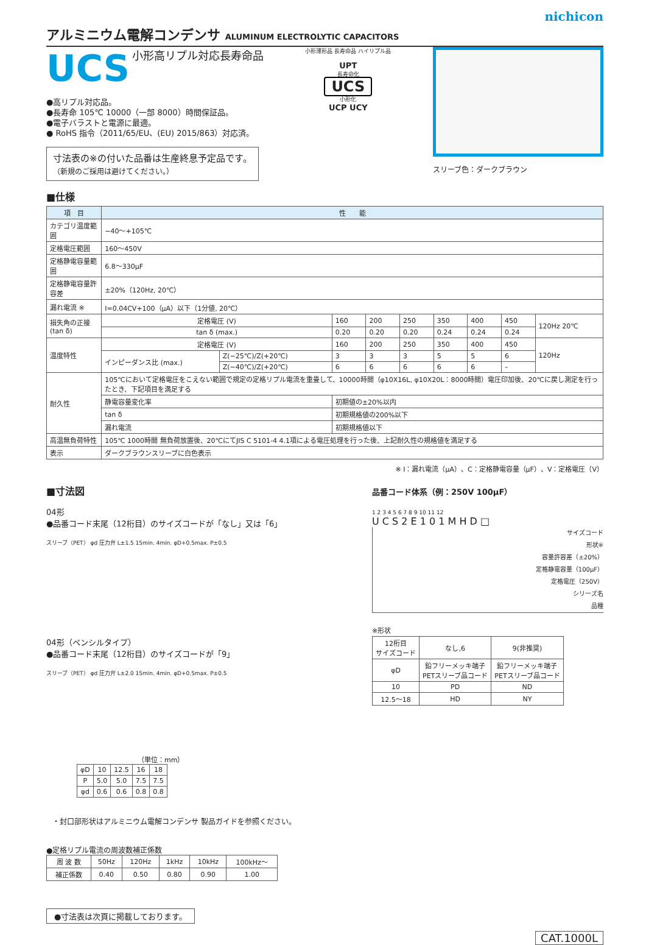nichicon
アルミニウム電解コンデンサ ALUMINUM ELECTROLYTIC CAPACITORS
UCS
小形高リプル対応長寿命品
●高リプル対応品。
●長寿命 105℃ 10000（一部 8000）時間保証品。
●電子バラストと電源に最適。
● RoHS 指令（2011/65/EU、(EU) 2015/863）対応済。
寸法表の※の付いた品番は生産終息予定品です。
（新規のご採用は避けてください。）
小形薄形品 長寿命品 ハイリプル品
UPT
長寿命化
UCS
小形化
UCP UCY
スリーブ色：ダークブラウン
■仕様
| 項 目 | 性 能 | | | | | | | | |
| --- | --- | --- | --- | --- | --- | --- | --- | --- | --- |
| カテゴリ温度範囲 | −40〜+105℃ | | | | | | | | |
| 定格電圧範囲 | 160〜450V | | | | | | | | |
| 定格静電容量範囲 | 6.8〜330μF | | | | | | | | |
| 定格静電容量許容差 | ±20%（120Hz, 20℃） | | | | | | | | |
| 漏れ電流 ※ | I=0.04CV+100（μA）以下（1分値, 20℃） | | | | | | | | |
| 損失角の正接 (tan δ) | 定格電圧 (V) | | 160 | 200 | 250 | 350 | 400 | 450 | 120Hz 20℃ |
| | tan δ (max.) | | 0.20 | 0.20 | 0.20 | 0.24 | 0.24 | 0.24 | |
| 温度特性 | 定格電圧 (V) | | 160 | 200 | 250 | 350 | 400 | 450 | 120Hz |
| | インピーダンス比 (max.) | Z(−25℃)/Z(+20℃) | 3 | 3 | 3 | 5 | 5 | 6 | |
| | | Z(−40℃)/Z(+20℃) | 6 | 6 | 6 | 6 | 6 | – | |
| 耐久性 | 105℃において定格電圧をこえない範囲で規定の定格リプル電流を重畳して、10000時間（φ10X16L, φ10X20L：8000時間）電圧印加後、20℃に戻し測定を行ったとき、下記項目を満足する | | | | | | | | |
| | 静電容量変化率 | | 初期値の±20%以内 | | | | | | |
| | tan δ | | 初期規格値の200%以下 | | | | | | |
| | 漏れ電流 | | 初期規格値以下 | | | | | | |
| 高温無負荷特性 | 105℃ 1000時間 無負荷放置後、20℃にてJIS C 5101-4 4.1項による電圧処理を行った後、上記耐久性の規格値を満足する | | | | | | | | |
| 表示 | ダークブラウンスリーブに白色表示 | | | | | | | | |
※ I：漏れ電流（μA）、C：定格静電容量（μF）、V：定格電圧（V）
■寸法図
04形
●品番コード末尾（12桁目）のサイズコードが「なし」又は「6」
スリーブ（PET） φd 圧力弁 L±1.5 15min. 4min. φD+0.5max. P±0.5
04形（ペンシルタイプ）
●品番コード末尾（12桁目）のサイズコードが「9」
スリーブ（PET） φd 圧力弁 L±2.0 15min. 4min. φD+0.5max. P±0.5
（単位：mm）
| φD | 10 | 12.5 | 16 | 18 |
| P | 5.0 | 5.0 | 7.5 | 7.5 |
| φd | 0.6 | 0.6 | 0.8 | 0.8 |
・封口部形状はアルミニウム電解コンデンサ 製品ガイドを参照ください。
●定格リプル電流の周波数補正係数
| 周 波 数 | 50Hz | 120Hz | 1kHz | 10kHz | 100kHz〜 |
| 補正係数 | 0.40 | 0.50 | 0.80 | 0.90 | 1.00 |
●寸法表は次頁に掲載しております。
品番コード体系（例：250V 100μF）
1 2 3 4 5 6 7 8 9 10 11 12
U C S 2 E 1 0 1 M H D □
サイズコード
形状※
容量許容差（±20%）
定格静電容量（100μF）
定格電圧（250V）
シリーズ名
品種
※形状
| 12桁目 サイズコード | なし,6 | 9(非推奨) |
| φD | 鉛フリーメッキ端子 PETスリーブ品コード | 鉛フリーメッキ端子 PETスリーブ品コード |
| 10 | PD | ND |
| 12.5〜18 | HD | NY |
CAT.1000L